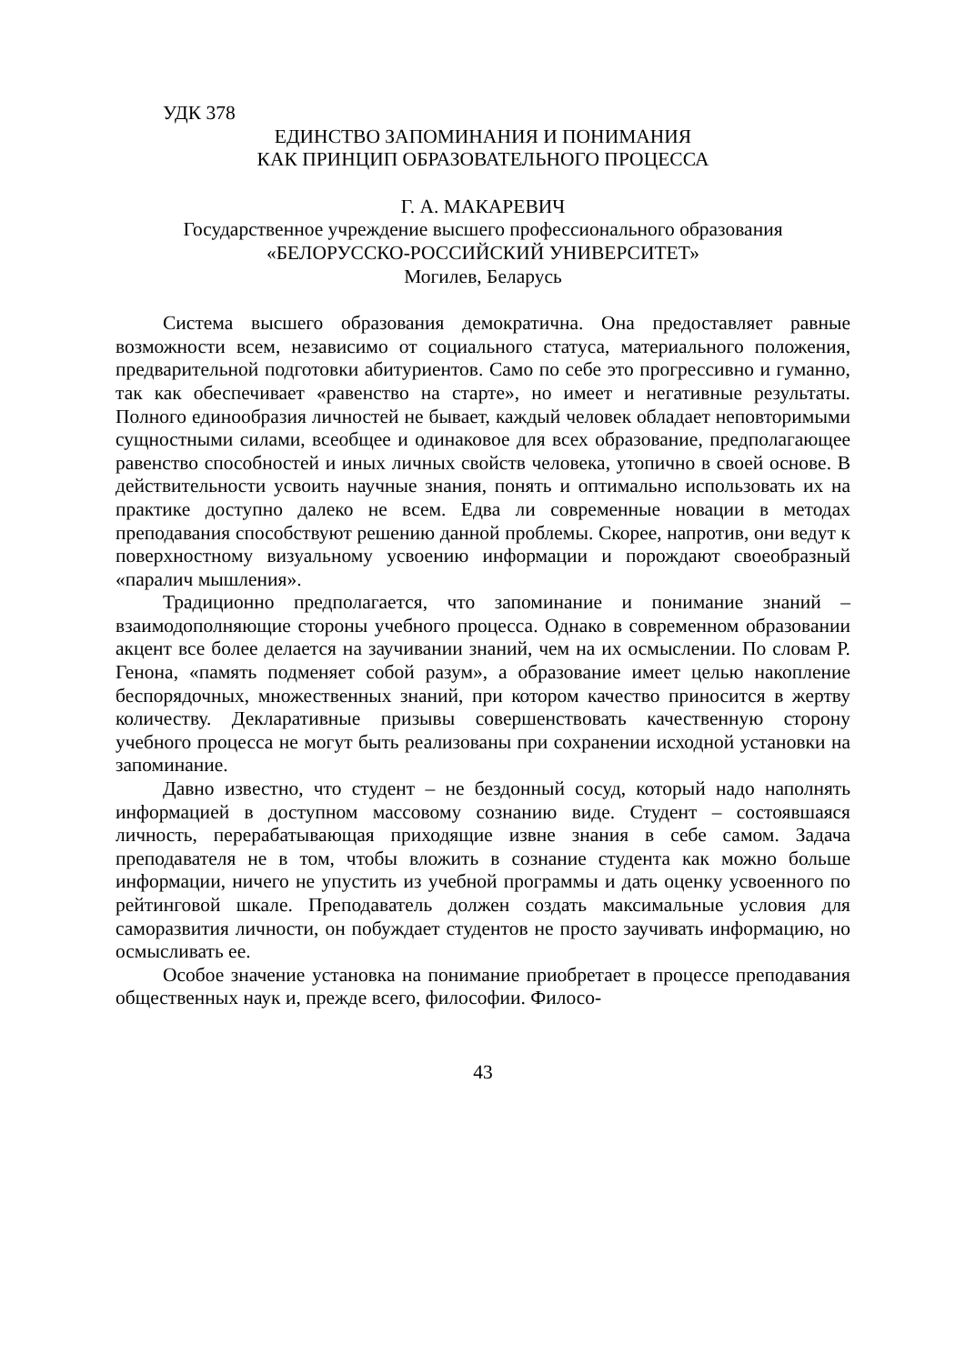УДК 378
ЕДИНСТВО ЗАПОМИНАНИЯ И ПОНИМАНИЯ
КАК ПРИНЦИП ОБРАЗОВАТЕЛЬНОГО ПРОЦЕССА
Г. А. МАКАРЕВИЧ
Государственное учреждение высшего профессионального образования
«БЕЛОРУССКО-РОССИЙСКИЙ УНИВЕРСИТЕТ»
Могилев, Беларусь
Система высшего образования демократична. Она предоставляет равные возможности всем, независимо от социального статуса, материального положения, предварительной подготовки абитуриентов. Само по себе это прогрессивно и гуманно, так как обеспечивает «равенство на старте», но имеет и негативные результаты. Полного единообразия личностей не бывает, каждый человек обладает неповторимыми сущностными силами, всеобщее и одинаковое для всех образование, предполагающее равенство способностей и иных личных свойств человека, утопично в своей основе. В действительности усвоить научные знания, понять и оптимально использовать их на практике доступно далеко не всем. Едва ли современные новации в методах преподавания способствуют решению данной проблемы. Скорее, напротив, они ведут к поверхностному визуальному усвоению информации и порождают своеобразный «паралич мышления».
Традиционно предполагается, что запоминание и понимание знаний – взаимодополняющие стороны учебного процесса. Однако в современном образовании акцент все более делается на заучивании знаний, чем на их осмыслении. По словам Р. Генона, «память подменяет собой разум», а образование имеет целью накопление беспорядочных, множественных знаний, при котором качество приносится в жертву количеству. Декларативные призывы совершенствовать качественную сторону учебного процесса не могут быть реализованы при сохранении исходной установки на запоминание.
Давно известно, что студент – не бездонный сосуд, который надо наполнять информацией в доступном массовому сознанию виде. Студент – состоявшаяся личность, перерабатывающая приходящие извне знания в себе самом. Задача преподавателя не в том, чтобы вложить в сознание студента как можно больше информации, ничего не упустить из учебной программы и дать оценку усвоенного по рейтинговой шкале. Преподаватель должен создать максимальные условия для саморазвития личности, он побуждает студентов не просто заучивать информацию, но осмысливать ее.
Особое значение установка на понимание приобретает в процессе преподавания общественных наук и, прежде всего, философии. Филосо-
43